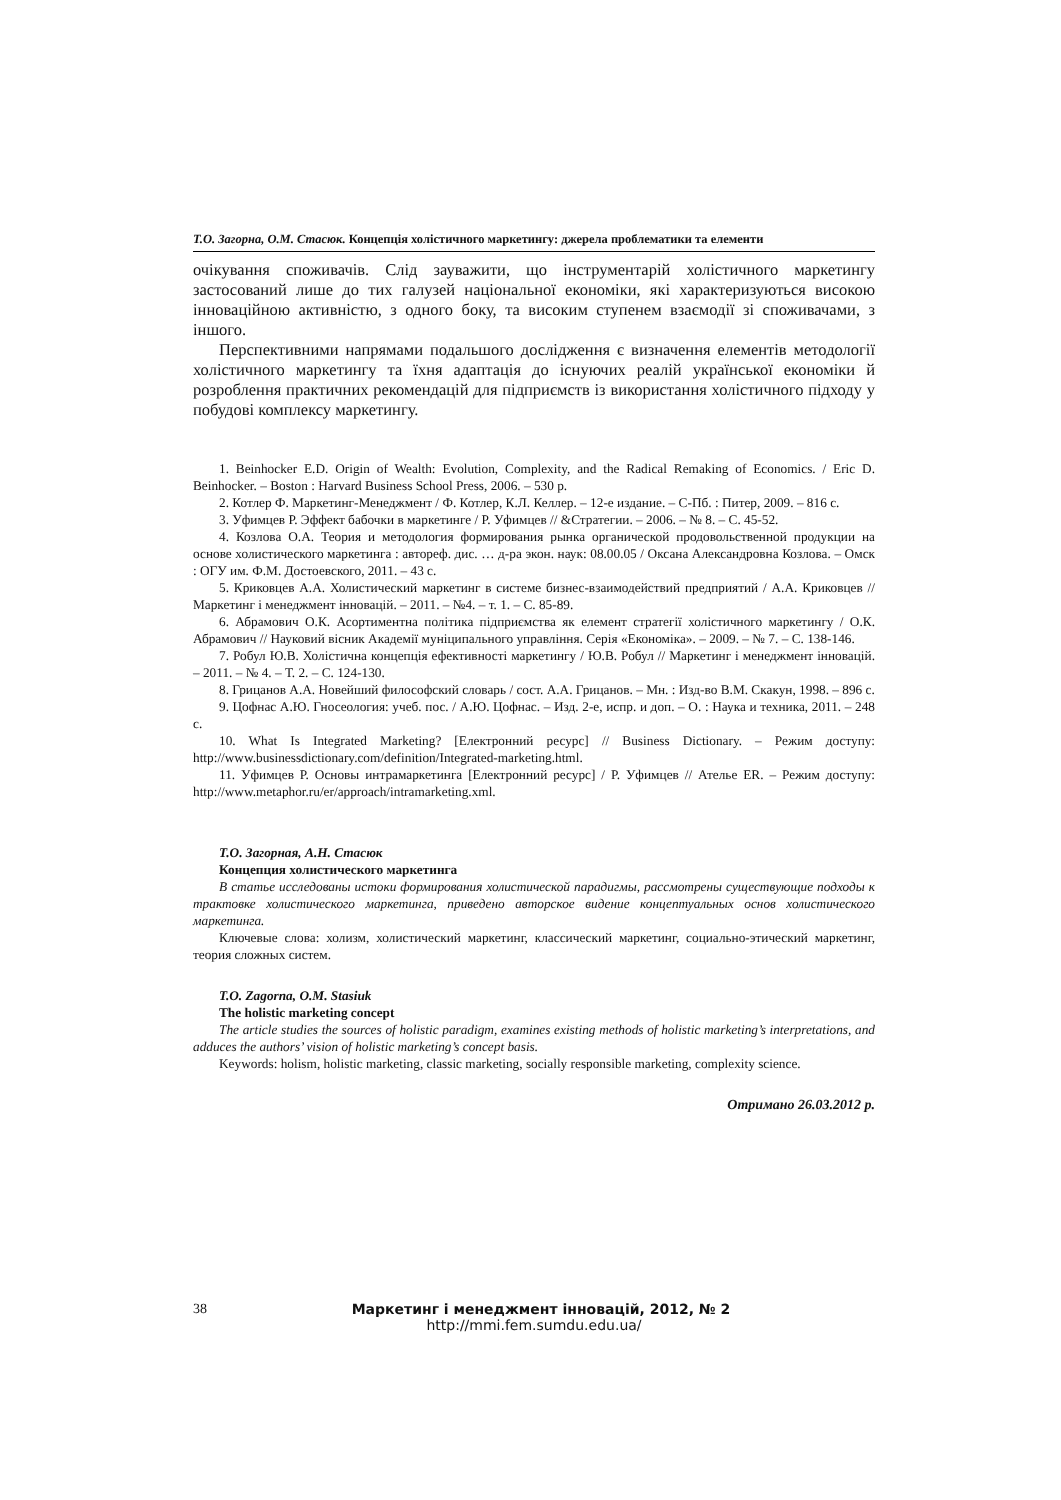Т.О. Загорна, О.М. Стасюк. Концепція холістичного маркетингу: джерела проблематики та елементи
очікування споживачів. Слід зауважити, що інструментарій холістичного маркетингу застосований лише до тих галузей національної економіки, які характеризуються високою інноваційною активністю, з одного боку, та високим ступенем взаємодії зі споживачами, з іншого.
Перспективними напрямами подальшого дослідження є визначення елементів методології холістичного маркетингу та їхня адаптація до існуючих реалій української економіки й розроблення практичних рекомендацій для підприємств із використання холістичного підходу у побудові комплексу маркетингу.
1. Beinhocker E.D. Origin of Wealth: Evolution, Complexity, and the Radical Remaking of Economics. / Eric D. Beinhocker. – Boston : Harvard Business School Press, 2006. – 530 p.
2. Котлер Ф. Маркетинг-Менеджмент / Ф. Котлер, К.Л. Келлер. – 12-е издание. – С-Пб. : Питер, 2009. – 816 с.
3. Уфимцев Р. Эффект бабочки в маркетинге / Р. Уфимцев // &Стратегии. – 2006. – № 8. – С. 45-52.
4. Козлова О.А. Теория и методология формирования рынка органической продовольственной продукции на основе холистического маркетинга : автореф. дис. … д-ра экон. наук: 08.00.05 / Оксана Александровна Козлова. – Омск : ОГУ им. Ф.М. Достоевского, 2011. – 43 с.
5. Криковцев А.А. Холистический маркетинг в системе бизнес-взаимодействий предприятий / А.А. Криковцев // Маркетинг і менеджмент інновацій. – 2011. – №4. – т. 1. – С. 85-89.
6. Абрамович О.К. Асортиментна політика підприємства як елемент стратегії холістичного маркетингу / О.К. Абрамович // Науковий вісник Академії муніципального управління. Серія «Економіка». – 2009. – № 7. – С. 138-146.
7. Робул Ю.В. Холістична концепція ефективності маркетингу / Ю.В. Робул // Маркетинг і менеджмент інновацій. – 2011. – № 4. – Т. 2. – С. 124-130.
8. Грицанов А.А. Новейший философский словарь / сост. А.А. Грицанов. – Мн. : Изд-во В.М. Скакун, 1998. – 896 с.
9. Цофнас А.Ю. Гносеология: учеб. пос. / А.Ю. Цофнас. – Изд. 2-е, испр. и доп. – О. : Наука и техника, 2011. – 248 с.
10. What Is Integrated Marketing? [Електронний ресурс] // Business Dictionary. – Режим доступу: http://www.businessdictionary.com/definition/Integrated-marketing.html.
11. Уфимцев Р. Основы интрамаркетинга [Електронний ресурс] / Р. Уфимцев // Ателье ER. – Режим доступу: http://www.metaphor.ru/er/approach/intramarketing.xml.
Т.О. Загорная, А.Н. Стасюк
Концепция холистического маркетинга
В статье исследованы истоки формирования холистической парадигмы, рассмотрены существующие подходы к трактовке холистического маркетинга, приведено авторское видение концептуальных основ холистического маркетинга.
Ключевые слова: холизм, холистический маркетинг, классический маркетинг, социально-этический маркетинг, теория сложных систем.
T.O. Zagorna, O.M. Stasiuk
The holistic marketing concept
The article studies the sources of holistic paradigm, examines existing methods of holistic marketing’s interpretations, and adduces the authors’ vision of holistic marketing’s concept basis.
Keywords: holism, holistic marketing, classic marketing, socially responsible marketing, complexity science.
Отримано 26.03.2012 р.
38
Маркетинг і менеджмент інновацій, 2012, № 2
http://mmi.fem.sumdu.edu.ua/